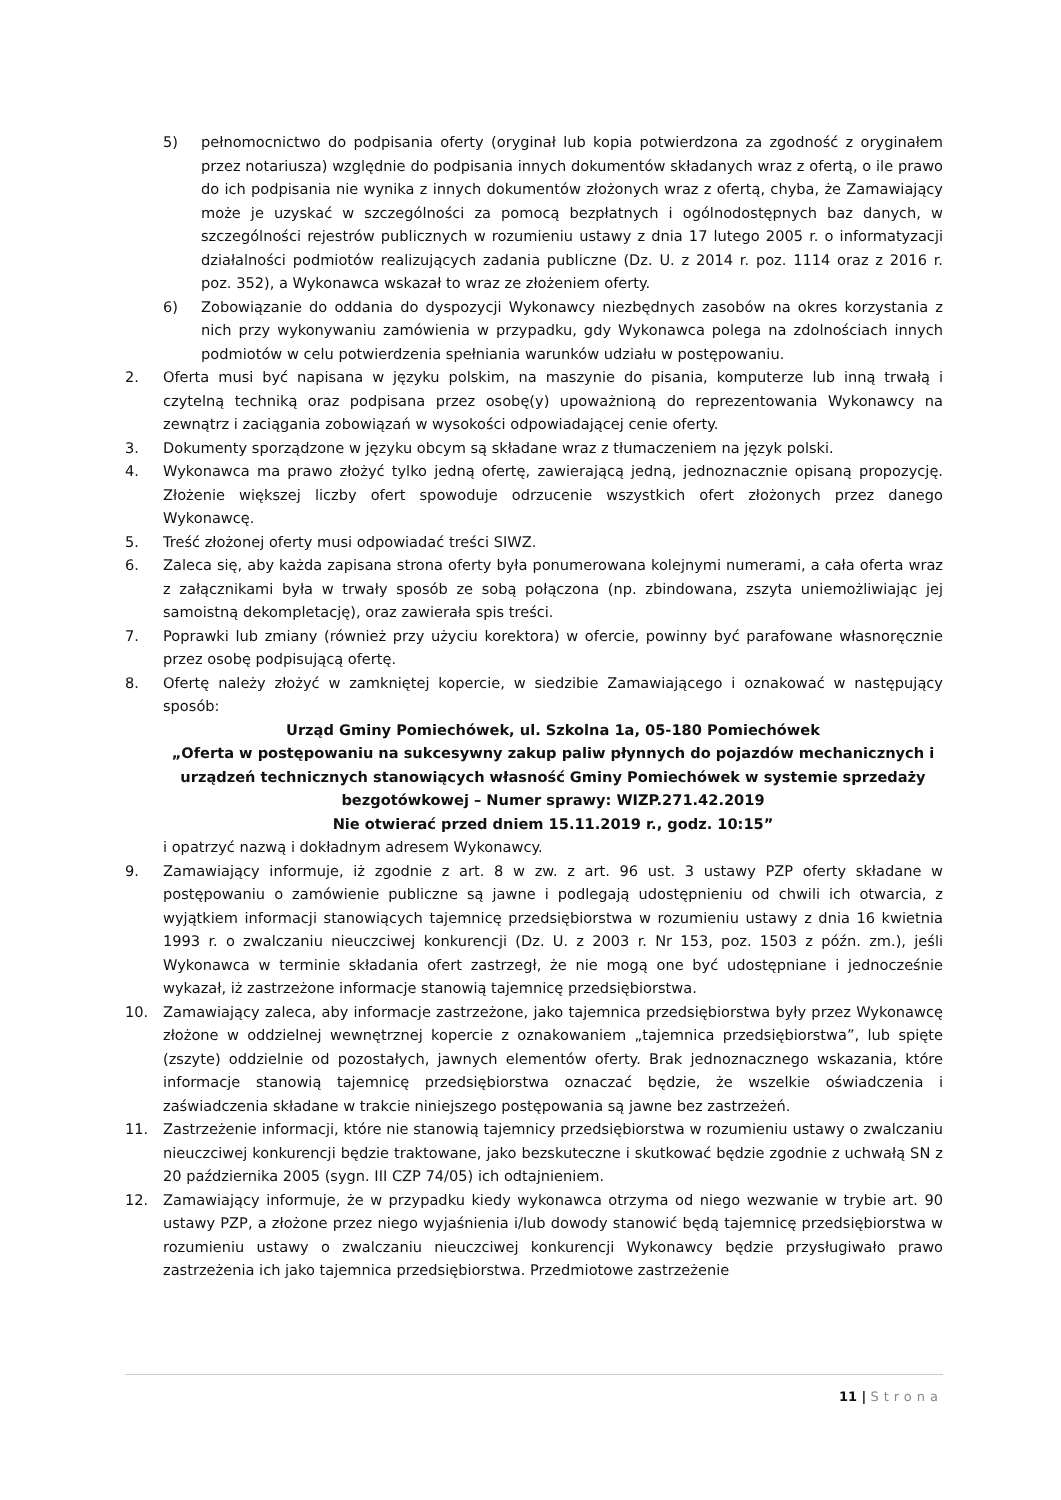5) pełnomocnictwo do podpisania oferty (oryginał lub kopia potwierdzona za zgodność z oryginałem przez notariusza) względnie do podpisania innych dokumentów składanych wraz z ofertą, o ile prawo do ich podpisania nie wynika z innych dokumentów złożonych wraz z ofertą, chyba, że Zamawiający może je uzyskać w szczególności za pomocą bezpłatnych i ogólnodostępnych baz danych, w szczególności rejestrów publicznych w rozumieniu ustawy z dnia 17 lutego 2005 r. o informatyzacji działalności podmiotów realizujących zadania publiczne (Dz. U. z 2014 r. poz. 1114 oraz z 2016 r. poz. 352), a Wykonawca wskazał to wraz ze złożeniem oferty.
6) Zobowiązanie do oddania do dyspozycji Wykonawcy niezbędnych zasobów na okres korzystania z nich przy wykonywaniu zamówienia w przypadku, gdy Wykonawca polega na zdolnościach innych podmiotów w celu potwierdzenia spełniania warunków udziału w postępowaniu.
2. Oferta musi być napisana w języku polskim, na maszynie do pisania, komputerze lub inną trwałą i czytelną techniką oraz podpisana przez osobę(y) upoważnioną do reprezentowania Wykonawcy na zewnątrz i zaciągania zobowiązań w wysokości odpowiadającej cenie oferty.
3. Dokumenty sporządzone w języku obcym są składane wraz z tłumaczeniem na język polski.
4. Wykonawca ma prawo złożyć tylko jedną ofertę, zawierającą jedną, jednoznacznie opisaną propozycję. Złożenie większej liczby ofert spowoduje odrzucenie wszystkich ofert złożonych przez danego Wykonawcę.
5. Treść złożonej oferty musi odpowiadać treści SIWZ.
6. Zaleca się, aby każda zapisana strona oferty była ponumerowana kolejnymi numerami, a cała oferta wraz z załącznikami była w trwały sposób ze sobą połączona (np. zbindowana, zszyta uniemożliwiając jej samoistną dekompletację), oraz zawierała spis treści.
7. Poprawki lub zmiany (również przy użyciu korektora) w ofercie, powinny być parafowane własnoręcznie przez osobę podpisującą ofertę.
8. Ofertę należy złożyć w zamkniętej kopercie, w siedzibie Zamawiającego i oznakować w następujący sposób:
Urząd Gminy Pomiechówek, ul. Szkolna 1a, 05-180 Pomiechówek
„Oferta w postępowaniu na sukcesywny zakup paliw płynnych do pojazdów mechanicznych i urządzeń technicznych stanowiących własność Gminy Pomiechówek w systemie sprzedaży bezgotówkowej – Numer sprawy: WIZP.271.42.2019
Nie otwierać przed dniem 15.11.2019 r., godz. 10:15”
i opatrzyć nazwą i dokładnym adresem Wykonawcy.
9. Zamawiający informuje, iż zgodnie z art. 8 w zw. z art. 96 ust. 3 ustawy PZP oferty składane w postępowaniu o zamówienie publiczne są jawne i podlegają udostępnieniu od chwili ich otwarcia, z wyjątkiem informacji stanowiących tajemnicę przedsiębiorstwa w rozumieniu ustawy z dnia 16 kwietnia 1993 r. o zwalczaniu nieuczciwej konkurencji (Dz. U. z 2003 r. Nr 153, poz. 1503 z późn. zm.), jeśli Wykonawca w terminie składania ofert zastrzegł, że nie mogą one być udostępniane i jednocześnie wykazał, iż zastrzeżone informacje stanowią tajemnicę przedsiębiorstwa.
10. Zamawiający zaleca, aby informacje zastrzeżone, jako tajemnica przedsiębiorstwa były przez Wykonawcę złożone w oddzielnej wewnętrznej kopercie z oznakowaniem „tajemnica przedsiębiorstwa”, lub spięte (zszyte) oddzielnie od pozostałych, jawnych elementów oferty. Brak jednoznacznego wskazania, które informacje stanowią tajemnicę przedsiębiorstwa oznaczać będzie, że wszelkie oświadczenia i zaświadczenia składane w trakcie niniejszego postępowania są jawne bez zastrzeżeń.
11. Zastrzeżenie informacji, które nie stanowią tajemnicy przedsiębiorstwa w rozumieniu ustawy o zwalczaniu nieuczciwej konkurencji będzie traktowane, jako bezskuteczne i skutkować będzie zgodnie z uchwałą SN z 20 października 2005 (sygn. III CZP 74/05) ich odtajnieniem.
12. Zamawiający informuje, że w przypadku kiedy wykonawca otrzyma od niego wezwanie w trybie art. 90 ustawy PZP, a złożone przez niego wyjaśnienia i/lub dowody stanowić będą tajemnicę przedsiębiorstwa w rozumieniu ustawy o zwalczaniu nieuczciwej konkurencji Wykonawcy będzie przysługiwało prawo zastrzeżenia ich jako tajemnica przedsiębiorstwa. Przedmiotowe zastrzeżenie
11 | Strona